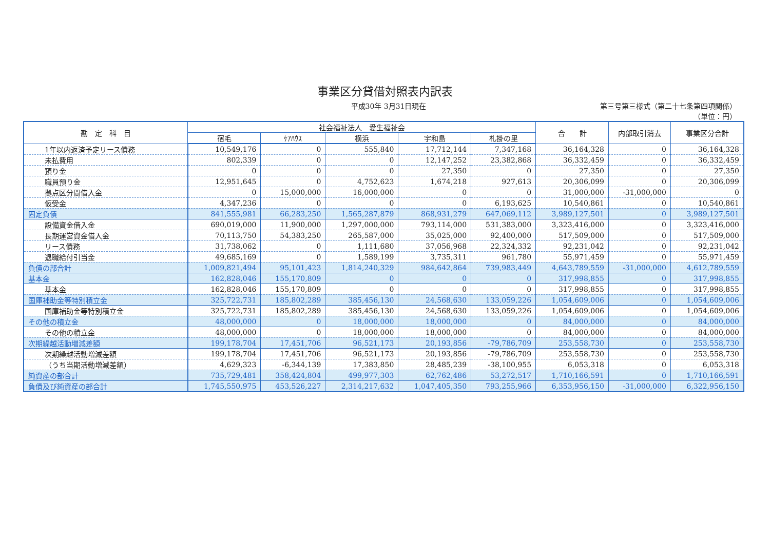事業区分貸借対照表内訳表
平成30年 3月31日現在 第三号第三様式（第二十七条第四項関係）
（単位：円）
| 勘 定 科 目 | 社会福祉法人 愛生福祉会 | | | | | 合 計 | 内部取引消去 | 事業区分合計 |
| --- | --- | --- | --- | --- | --- | --- | --- | --- |
| | 宿毛 | ｹｱﾊｳｽ | 横浜 | 宇和島 | 札掛の里 | | | |
| 1年以内返済予定リース債務 | 10,549,176 | 0 | 555,840 | 17,712,144 | 7,347,168 | 36,164,328 | 0 | 36,164,328 |
| 未払費用 | 802,339 | 0 | 0 | 12,147,252 | 23,382,868 | 36,332,459 | 0 | 36,332,459 |
| 預り金 | 0 | 0 | 0 | 27,350 | 0 | 27,350 | 0 | 27,350 |
| 職員預り金 | 12,951,645 | 0 | 4,752,623 | 1,674,218 | 927,613 | 20,306,099 | 0 | 20,306,099 |
| 拠点区分間借入金 | 0 | 15,000,000 | 16,000,000 | 0 | 0 | 31,000,000 | -31,000,000 | 0 |
| 仮受金 | 4,347,236 | 0 | 0 | 0 | 6,193,625 | 10,540,861 | 0 | 10,540,861 |
| 固定負債 | 841,555,981 | 66,283,250 | 1,565,287,879 | 868,931,279 | 647,069,112 | 3,989,127,501 | 0 | 3,989,127,501 |
| 設備資金借入金 | 690,019,000 | 11,900,000 | 1,297,000,000 | 793,114,000 | 531,383,000 | 3,323,416,000 | 0 | 3,323,416,000 |
| 長期運営資金借入金 | 70,113,750 | 54,383,250 | 265,587,000 | 35,025,000 | 92,400,000 | 517,509,000 | 0 | 517,509,000 |
| リース債務 | 31,738,062 | 0 | 1,111,680 | 37,056,968 | 22,324,332 | 92,231,042 | 0 | 92,231,042 |
| 退職給付引当金 | 49,685,169 | 0 | 1,589,199 | 3,735,311 | 961,780 | 55,971,459 | 0 | 55,971,459 |
| 負債の部合計 | 1,009,821,494 | 95,101,423 | 1,814,240,329 | 984,642,864 | 739,983,449 | 4,643,789,559 | -31,000,000 | 4,612,789,559 |
| 基本金 | 162,828,046 | 155,170,809 | 0 | 0 | 0 | 317,998,855 | 0 | 317,998,855 |
| 基本金 | 162,828,046 | 155,170,809 | 0 | 0 | 0 | 317,998,855 | 0 | 317,998,855 |
| 国庫補助金等特別積立金 | 325,722,731 | 185,802,289 | 385,456,130 | 24,568,630 | 133,059,226 | 1,054,609,006 | 0 | 1,054,609,006 |
| 国庫補助金等特別積立金 | 325,722,731 | 185,802,289 | 385,456,130 | 24,568,630 | 133,059,226 | 1,054,609,006 | 0 | 1,054,609,006 |
| その他の積立金 | 48,000,000 | 0 | 18,000,000 | 18,000,000 | 0 | 84,000,000 | 0 | 84,000,000 |
| その他の積立金 | 48,000,000 | 0 | 18,000,000 | 18,000,000 | 0 | 84,000,000 | 0 | 84,000,000 |
| 次期繰越活動増減差額 | 199,178,704 | 17,451,706 | 96,521,173 | 20,193,856 | -79,786,709 | 253,558,730 | 0 | 253,558,730 |
| 次期繰越活動増減差額 | 199,178,704 | 17,451,706 | 96,521,173 | 20,193,856 | -79,786,709 | 253,558,730 | 0 | 253,558,730 |
| （うち当期活動増減差額） | 4,629,323 | -6,344,139 | 17,383,850 | 28,485,239 | -38,100,955 | 6,053,318 | 0 | 6,053,318 |
| 純資産の部合計 | 735,729,481 | 358,424,804 | 499,977,303 | 62,762,486 | 53,272,517 | 1,710,166,591 | 0 | 1,710,166,591 |
| 負債及び純資産の部合計 | 1,745,550,975 | 453,526,227 | 2,314,217,632 | 1,047,405,350 | 793,255,966 | 6,353,956,150 | -31,000,000 | 6,322,956,150 |